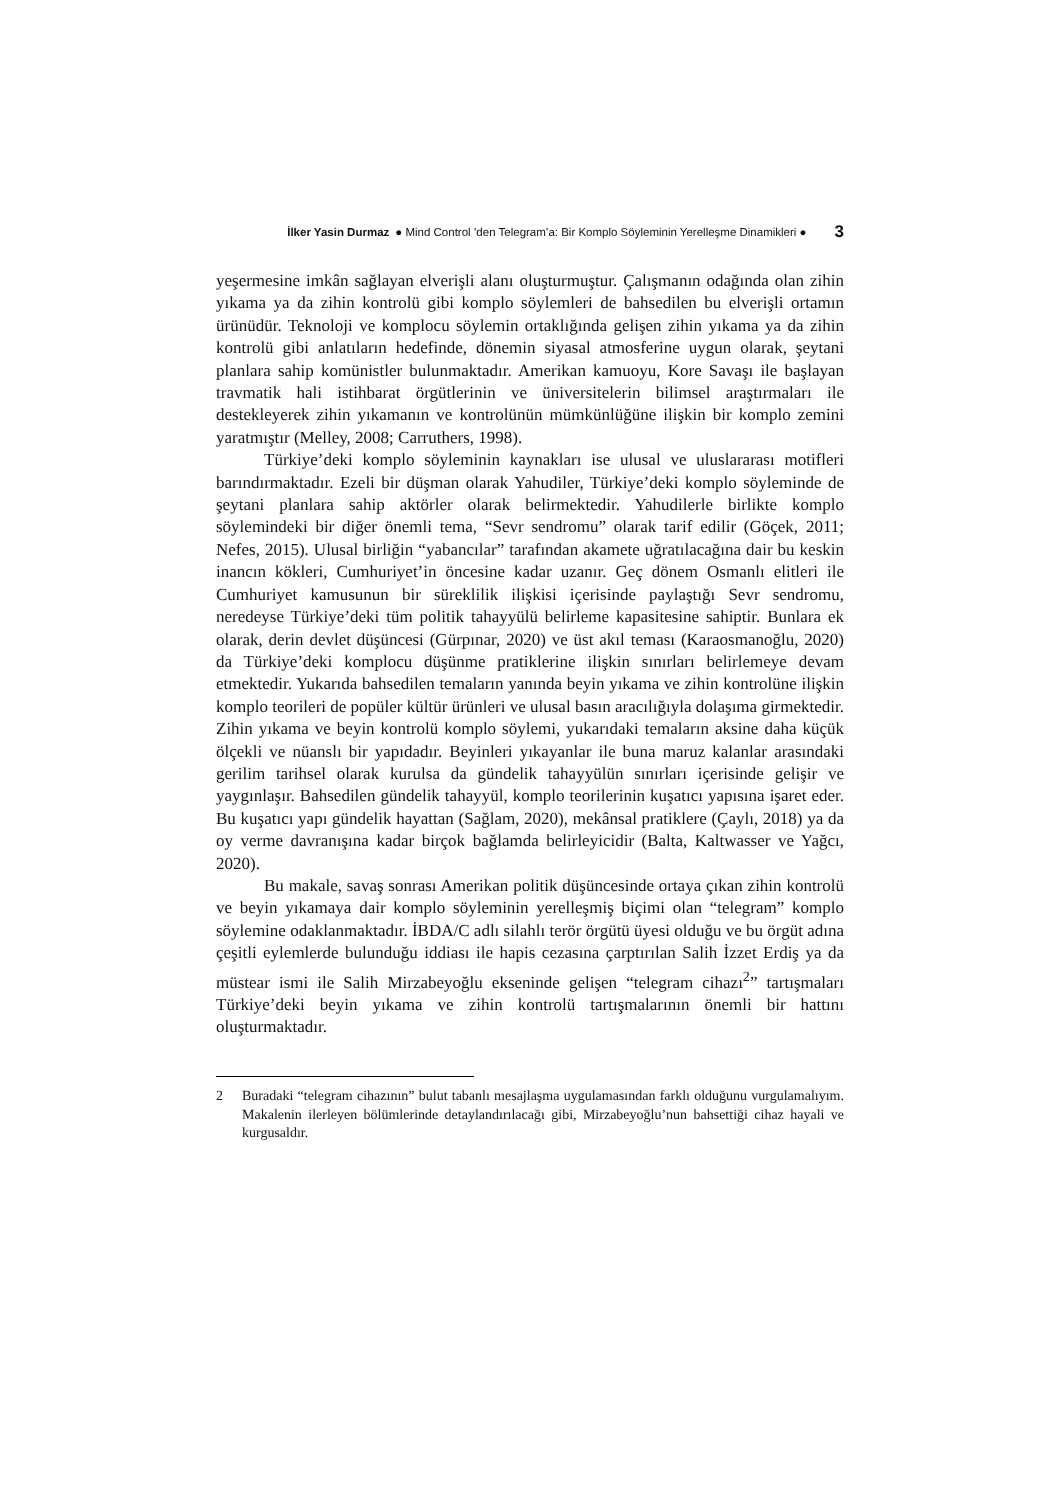İlker Yasin Durmaz ● Mind Control ’den Telegram’a: Bir Komplo Söyleminin Yerelleşme Dinamikleri ● 3
yeşermesine imkân sağlayan elverişli alanı oluşturmuştur. Çalışmanın odağında olan zihin yıkama ya da zihin kontrolü gibi komplo söylemleri de bahsedilen bu elverişli ortamın ürünüdür. Teknoloji ve komplocu söylemin ortaklığında gelişen zihin yıkama ya da zihin kontrolü gibi anlatıların hedefinde, dönemin siyasal atmosferine uygun olarak, şeytani planlara sahip komünistler bulunmaktadır. Amerikan kamuoyu, Kore Savaşı ile başlayan travmatik hali istihbarat örgütlerinin ve üniversitelerin bilimsel araştırmaları ile destekleyerek zihin yıkamanın ve kontrolünün mümkünlüğüne ilişkin bir komplo zemini yaratmıştır (Melley, 2008; Carruthers, 1998).
Türkiye’deki komplo söyleminin kaynakları ise ulusal ve uluslararası motifleri barındırmaktadır. Ezeli bir düşman olarak Yahudiler, Türkiye’deki komplo söyleminde de şeytani planlara sahip aktörler olarak belirmektedir. Yahudilerle birlikte komplo söylemindeki bir diğer önemli tema, “Sevr sendromu” olarak tarif edilir (Göçek, 2011; Nefes, 2015). Ulusal birliğin “yabancılar” tarafından akamete uğratılacağına dair bu keskin inancın kökleri, Cumhuriyet’in öncesine kadar uzanır. Geç dönem Osmanlı elitleri ile Cumhuriyet kamusunun bir süreklilik ilişkisi içerisinde paylaştığı Sevr sendromu, neredeyse Türkiye’deki tüm politik tahayyülü belirleme kapasitesine sahiptir. Bunlara ek olarak, derin devlet düşüncesi (Gürpınar, 2020) ve üst akıl teması (Karaosmanoğlu, 2020) da Türkiye’deki komplocu düşünme pratiklerine ilişkin sınırları belirlemeye devam etmektedir. Yukarıda bahsedilen temaların yanında beyin yıkama ve zihin kontrolüne ilişkin komplo teorileri de popüler kültür ürünleri ve ulusal basın aracılığıyla dolaşıma girmektedir. Zihin yıkama ve beyin kontrolü komplo söylemi, yukarıdaki temaların aksine daha küçük ölçekli ve nüanslı bir yapıdadır. Beyinleri yıkayanlar ile buna maruz kalanlar arasındaki gerilim tarihsel olarak kurulsa da gündelik tahayyülün sınırları içerisinde gelişir ve yaygınlaşır. Bahsedilen gündelik tahayyül, komplo teorilerinin kuşatıcı yapısına işaret eder. Bu kuşatıcı yapı gündelik hayattan (Sağlam, 2020), mekânsal pratiklere (Çaylı, 2018) ya da oy verme davranışına kadar birçok bağlamda belirleyicidir (Balta, Kaltwasser ve Yağcı, 2020).
Bu makale, savaş sonrası Amerikan politik düşüncesinde ortaya çıkan zihin kontrolü ve beyin yıkamaya dair komplo söyleminin yerelleşmiş biçimi olan “telegram” komplo söylemine odaklanmaktadır. İBDA/C adlı silahlı terör örgütü üyesi olduğu ve bu örgüt adına çeşitli eylemlerde bulunduğu iddiası ile hapis cezasına çarptırılan Salih İzzet Erdiş ya da müstear ismi ile Salih Mirzabeyoğlu ekseninde gelişen “telegram cihazı<sup>2</sup>” tartışmaları Türkiye’deki beyin yıkama ve zihin kontrolü tartışmalarının önemli bir hattını oluşturmaktadır.
2 Buradaki “telegram cihazının” bulut tabanlı mesajlaşma uygulamasından farklı olduğunu vurgulamalıyım. Makalenin ilerleyen bölümlerinde detaylandırılacağı gibi, Mirzabeyoğlu’nun bahsettiği cihaz hayali ve kurgusaldır.